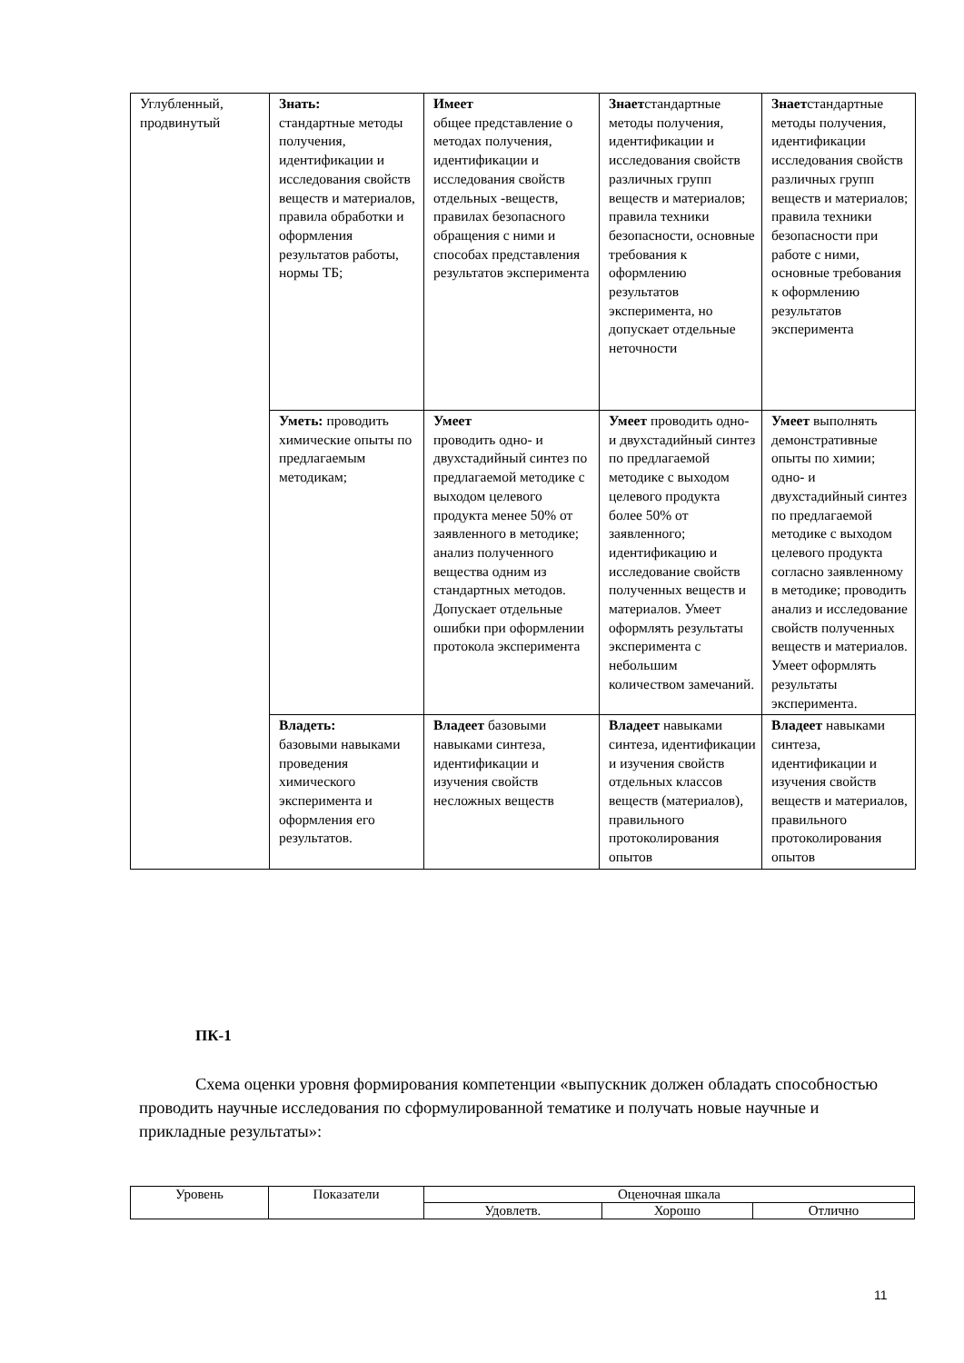| Углубленный, продвинутый | Знать: стандартные методы получения, идентификации и исследования свойств веществ и материалов, правила обработки и оформления результатов работы, нормы ТБ; | Имеет общее представление о методах получения, идентификации и исследования свойств отдельных -веществ, правилах безопасного обращения с ними и способах представления результатов эксперимента | Знает стандартные методы получения, идентификации и исследования свойств различных групп веществ и материалов; правила техники безопасности, основные требования к оформлению результатов эксперимента, но допускает отдельные неточности | Знает стандартные методы получения, идентификации исследования свойств различных групп веществ и материалов; правила техники безопасности при работе с ними, основные требования к оформлению результатов эксперимента |
| | Уметь: проводить химические опыты по предлагаемым методикам; | Умеет проводить одно- и двухстадийный синтез по предлагаемой методике с выходом целевого продукта менее 50% от заявленного в методике; анализ полученного вещества одним из стандартных методов. Допускает отдельные ошибки при оформлении протокола эксперимента | Умеет проводить одно- и двухстадийный синтез по предлагаемой методике с выходом целевого продукта более 50% от заявленного; идентификацию и исследование свойств полученных веществ и материалов. Умеет оформлять результаты эксперимента с небольшим количеством замечаний. | Умеет выполнять демонстративные опыты по химии; одно- и двухстадийный синтез по предлагаемой методике с выходом целевого продукта согласно заявленному в методике; проводить анализ и исследование свойств полученных веществ и материалов. Умеет оформлять результаты эксперимента. |
| | Владеть: базовыми навыками проведения химического эксперимента и оформления его результатов. | Владеет базовыми навыками синтеза, идентификации и изучения свойств несложных веществ | Владеет навыками синтеза, идентификации и изучения свойств отдельных классов веществ (материалов), правильного протоколирования опытов | Владеет навыками синтеза, идентификации и изучения свойств веществ и материалов, правильного протоколирования опытов |
ПК-1
Схема оценки уровня формирования компетенции «выпускник должен обладать способностью проводить научные исследования по сформулированной тематике и получать новые научные и прикладные результаты»:
| Уровень | Показатели | Оценочная шкала | | |
| | | Удовлетв. | Хорошо | Отлично |
11